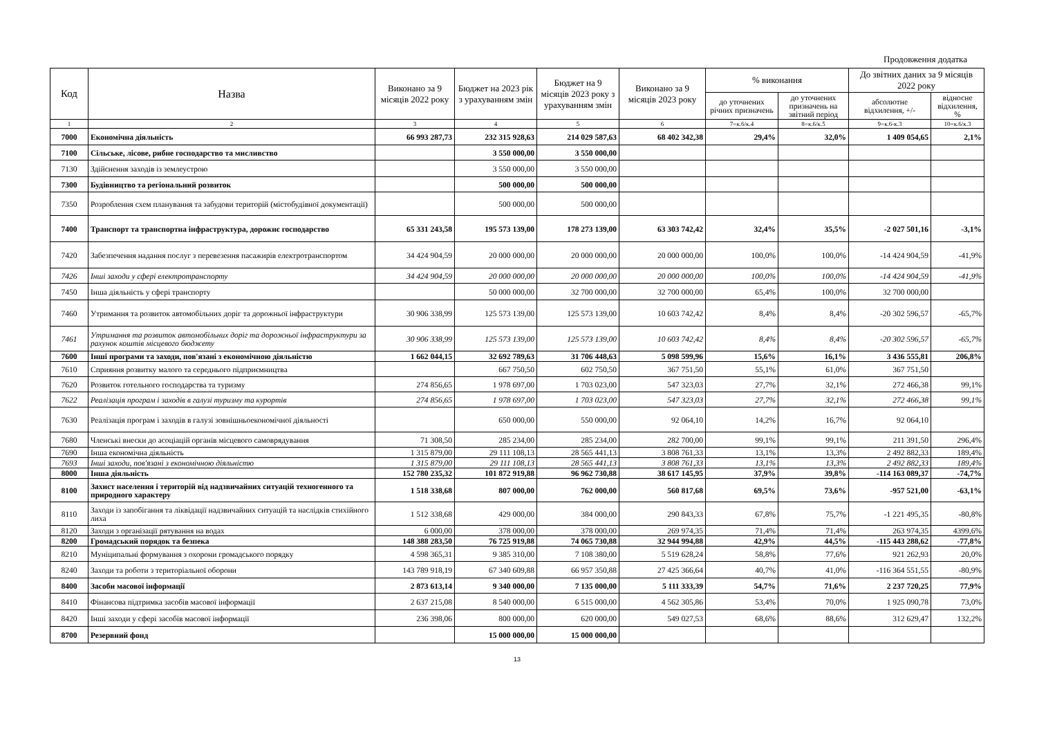Продовження додатка
| Код | Назва | Виконано за 9 місяців 2022 року | Бюджет на 2023 рік з урахуванням змін | Бюджет на 9 місяців 2023 року з урахуванням змін | Виконано за 9 місяців 2023 року | % виконання | | До звітних даних за 9 місяців 2022 року | |
| --- | --- | --- | --- | --- | --- | --- | --- | --- | --- |
| | | | | | | до уточнених річних призначень | до уточнених призначень на звітний період | абсолютне відхилення, +/- | відносне відхилення, % |
| 1 | 2 | 3 | 4 | 5 | 6 | 7=к.6/к.4 | 8=к.6/к.5 | 9=к.6-к.3 | 10=к.6/к.3 |
| 7000 | Економічна діяльність | 66 993 287,73 | 232 315 928,63 | 214 029 587,63 | 68 402 342,38 | 29,4% | 32,0% | 1 409 054,65 | 2,1% |
| 7100 | Сільське, лісове, рибне господарство та мисливство | | 3 550 000,00 | 3 550 000,00 | | | | | |
| 7130 | Здійснення заходів із землеустрою | | 3 550 000,00 | 3 550 000,00 | | | | | |
| 7300 | Будівництво та регіональний розвиток | | 500 000,00 | 500 000,00 | | | | | |
| 7350 | Розроблення схем планування та забудови територій (містобудівної документації) | | 500 000,00 | 500 000,00 | | | | | |
| 7400 | Транспорт та транспортна інфраструктура, дорожнє господарство | 65 331 243,58 | 195 573 139,00 | 178 273 139,00 | 63 303 742,42 | 32,4% | 35,5% | -2 027 501,16 | -3,1% |
| 7420 | Забезпечення надання послуг з перевезення пасажирів електротранспортом | 34 424 904,59 | 20 000 000,00 | 20 000 000,00 | 20 000 000,00 | 100,0% | 100,0% | -14 424 904,59 | -41,9% |
| 7426 | Інші заходи у сфері електротранспорту | 34 424 904,59 | 20 000 000,00 | 20 000 000,00 | 20 000 000,00 | 100,0% | 100,0% | -14 424 904,59 | -41,9% |
| 7450 | Інша діяльність у сфері транспорту | | 50 000 000,00 | 32 700 000,00 | 32 700 000,00 | 65,4% | 100,0% | 32 700 000,00 | |
| 7460 | Утримання та розвиток автомобільних доріг та дорожньої інфраструктури | 30 906 338,99 | 125 573 139,00 | 125 573 139,00 | 10 603 742,42 | 8,4% | 8,4% | -20 302 596,57 | -65,7% |
| 7461 | Утримання та розвиток автомобільних доріг та дорожньої інфраструктури за рахунок коштів місцевого бюджету | 30 906 338,99 | 125 573 139,00 | 125 573 139,00 | 10 603 742,42 | 8,4% | 8,4% | -20 302 596,57 | -65,7% |
| 7600 | Інші програми та заходи, пов'язані з економічною діяльністю | 1 662 044,15 | 32 692 789,63 | 31 706 448,63 | 5 098 599,96 | 15,6% | 16,1% | 3 436 555,81 | 206,8% |
| 7610 | Сприяння розвитку малого та середнього підприємництва | | 667 750,50 | 602 750,50 | 367 751,50 | 55,1% | 61,0% | 367 751,50 | |
| 7620 | Розвиток готельного господарства та туризму | 274 856,65 | 1 978 697,00 | 1 703 023,00 | 547 323,03 | 27,7% | 32,1% | 272 466,38 | 99,1% |
| 7622 | Реалізація програм і заходів в галузі туризму та курортів | 274 856,65 | 1 978 697,00 | 1 703 023,00 | 547 323,03 | 27,7% | 32,1% | 272 466,38 | 99,1% |
| 7630 | Реалізація програм і заходів в галузі зовнішньоекономічної діяльності | | 650 000,00 | 550 000,00 | 92 064,10 | 14,2% | 16,7% | 92 064,10 | |
| 7680 | Членські внески до асоціацій органів місцевого самоврядування | 71 308,50 | 285 234,00 | 285 234,00 | 282 700,00 | 99,1% | 99,1% | 211 391,50 | 296,4% |
| 7690 | Інша економічна діяльність | 1 315 879,00 | 29 111 108,13 | 28 565 441,13 | 3 808 761,33 | 13,1% | 13,3% | 2 492 882,33 | 189,4% |
| 7693 | Інші заходи, пов'язані з економічною діяльністю | 1 315 879,00 | 29 111 108,13 | 28 565 441,13 | 3 808 761,33 | 13,1% | 13,3% | 2 492 882,33 | 189,4% |
| 8000 | Інша діяльність | 152 780 235,32 | 101 872 919,88 | 96 962 730,88 | 38 617 145,95 | 37,9% | 39,8% | -114 163 089,37 | -74,7% |
| 8100 | Захист населення і територій від надзвичайних ситуацій техногенного та природного характеру | 1 518 338,68 | 807 000,00 | 762 000,00 | 560 817,68 | 69,5% | 73,6% | -957 521,00 | -63,1% |
| 8110 | Заходи із запобігання та ліквідації надзвичайних ситуацій та наслідків стихійного лиха | 1 512 338,68 | 429 000,00 | 384 000,00 | 290 843,33 | 67,8% | 75,7% | -1 221 495,35 | -80,8% |
| 8120 | Заходи з організації рятування на водах | 6 000,00 | 378 000,00 | 378 000,00 | 269 974,35 | 71,4% | 71,4% | 263 974,35 | 4399,6% |
| 8200 | Громадський порядок та безпека | 148 388 283,50 | 76 725 919,88 | 74 065 730,88 | 32 944 994,88 | 42,9% | 44,5% | -115 443 288,62 | -77,8% |
| 8210 | Муніципальні формування з охорони громадського порядку | 4 598 365,31 | 9 385 310,00 | 7 108 380,00 | 5 519 628,24 | 58,8% | 77,6% | 921 262,93 | 20,0% |
| 8240 | Заходи та роботи з територіальної оборони | 143 789 918,19 | 67 340 609,88 | 66 957 350,88 | 27 425 366,64 | 40,7% | 41,0% | -116 364 551,55 | -80,9% |
| 8400 | Засоби масової інформації | 2 873 613,14 | 9 340 000,00 | 7 135 000,00 | 5 111 333,39 | 54,7% | 71,6% | 2 237 720,25 | 77,9% |
| 8410 | Фінансова підтримка засобів масової інформації | 2 637 215,08 | 8 540 000,00 | 6 515 000,00 | 4 562 305,86 | 53,4% | 70,0% | 1 925 090,78 | 73,0% |
| 8420 | Інші заходи у сфері засобів масової інформації | 236 398,06 | 800 000,00 | 620 000,00 | 549 027,53 | 68,6% | 88,6% | 312 629,47 | 132,2% |
| 8700 | Резервний фонд | | 15 000 000,00 | 15 000 000,00 | | | | | |
13